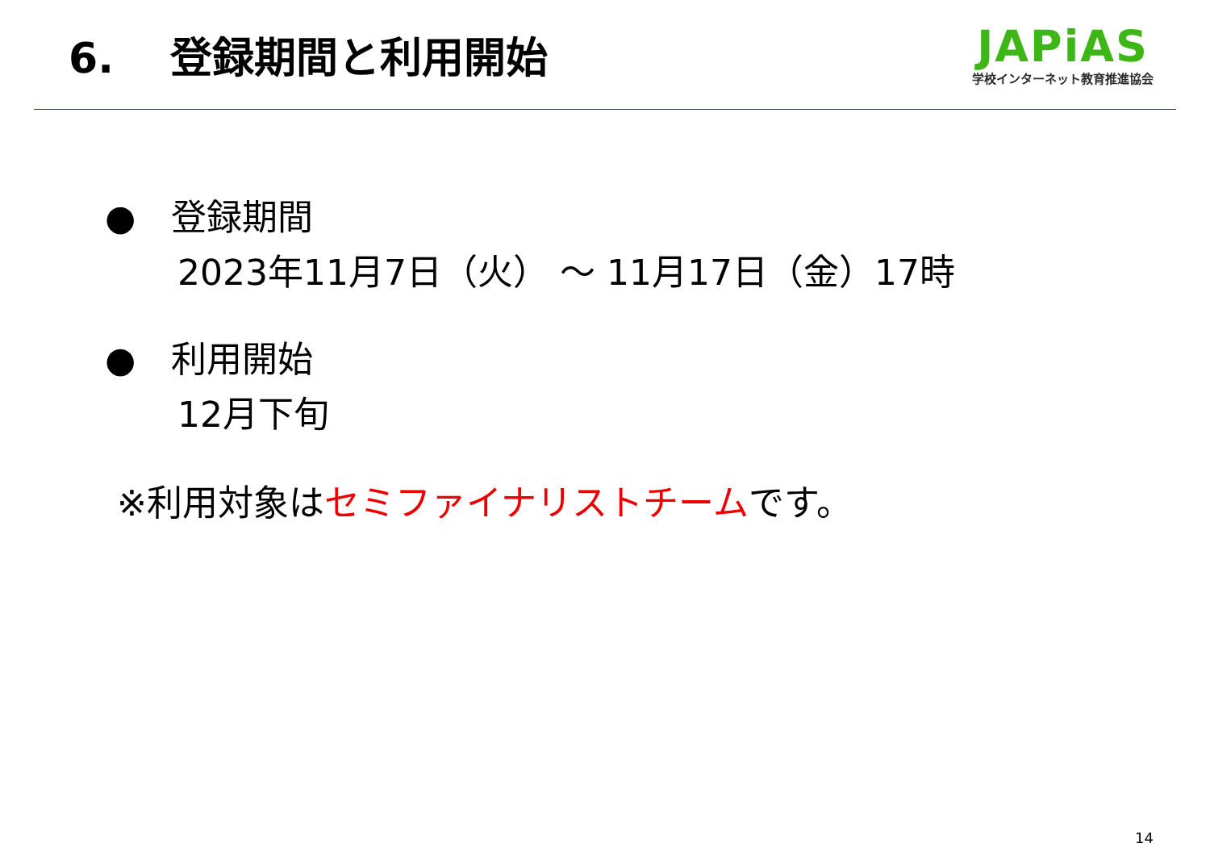6.　 登録期間と利用開始
JAPiAS
学校インターネット教育推進協会
●　登録期間
2023年11月7日（火） ～ 11月17日（金）17時
●　利用開始
12月下旬
※利用対象はセミファイナリストチームです。
14